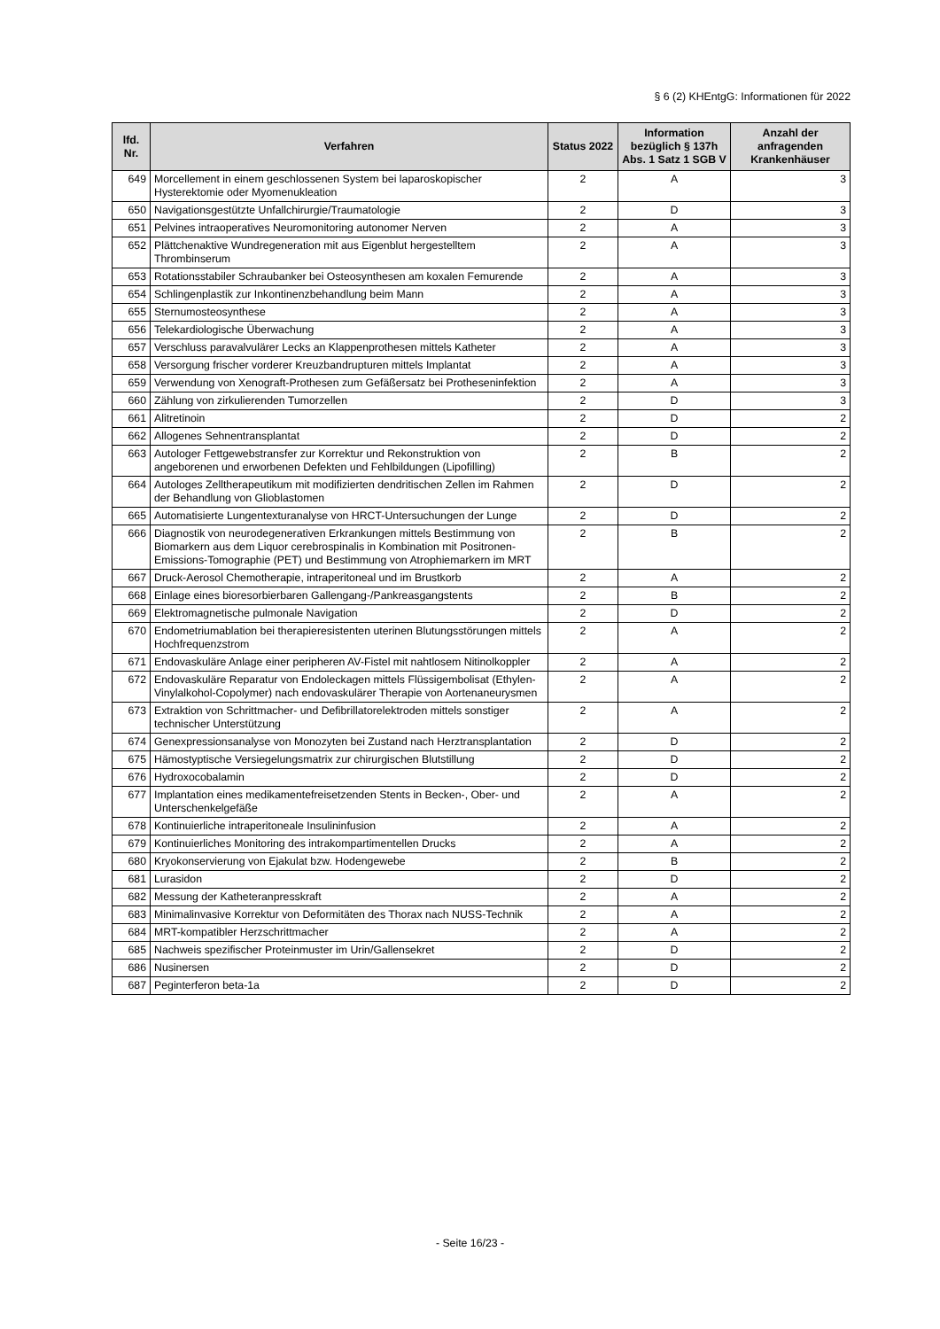§ 6 (2) KHEntgG: Informationen für 2022
| lfd. Nr. | Verfahren | Status 2022 | Information bezüglich § 137h Abs. 1 Satz 1 SGB V | Anzahl der anfragenden Krankenhäuser |
| --- | --- | --- | --- | --- |
| 649 | Morcellement in einem geschlossenen System bei laparoskopischer Hysterektomie oder Myomenukleation | 2 | A | 3 |
| 650 | Navigationsgestützte Unfallchirurgie/Traumatologie | 2 | D | 3 |
| 651 | Pelvines intraoperatives Neuromonitoring autonomer Nerven | 2 | A | 3 |
| 652 | Plättchenaktive Wundregeneration mit aus Eigenblut hergestelltem Thrombinserum | 2 | A | 3 |
| 653 | Rotationsstabiler Schraubanker bei Osteosynthesen am koxalen Femurende | 2 | A | 3 |
| 654 | Schlingenplastik zur Inkontinenzbehandlung beim Mann | 2 | A | 3 |
| 655 | Sternumosteosynthese | 2 | A | 3 |
| 656 | Telekardiologische Überwachung | 2 | A | 3 |
| 657 | Verschluss paravalvulärer Lecks an Klappenprothesen mittels Katheter | 2 | A | 3 |
| 658 | Versorgung frischer vorderer Kreuzbandrupturen mittels Implantat | 2 | A | 3 |
| 659 | Verwendung von Xenograft-Prothesen zum Gefäßersatz bei Protheseninfektion | 2 | A | 3 |
| 660 | Zählung von zirkulierenden Tumorzellen | 2 | D | 3 |
| 661 | Alitretinoin | 2 | D | 2 |
| 662 | Allogenes Sehnentransplantat | 2 | D | 2 |
| 663 | Autologer Fettgewebstransfer zur Korrektur und Rekonstruktion von angeborenen und erworbenen Defekten und Fehlbildungen (Lipofilling) | 2 | B | 2 |
| 664 | Autologes Zelltherapeutikum mit modifizierten dendritischen Zellen im Rahmen der Behandlung von Glioblastomen | 2 | D | 2 |
| 665 | Automatisierte Lungentexturanalyse von HRCT-Untersuchungen der Lunge | 2 | D | 2 |
| 666 | Diagnostik von neurodegenerativen Erkrankungen mittels Bestimmung von Biomarkern aus dem Liquor cerebrospinalis in Kombination mit Positronen-Emissions-Tomographie (PET) und Bestimmung von Atrophiemarkern im MRT | 2 | B | 2 |
| 667 | Druck-Aerosol Chemotherapie, intraperitoneal und im Brustkorb | 2 | A | 2 |
| 668 | Einlage eines bioresorbierbaren Gallengang-/Pankreasgangstents | 2 | B | 2 |
| 669 | Elektromagnetische pulmonale Navigation | 2 | D | 2 |
| 670 | Endometriumablation bei therapieresistenten uterinen Blutungsstörungen mittels Hochfrequenzstrom | 2 | A | 2 |
| 671 | Endovaskuläre Anlage einer peripheren AV-Fistel mit nahtlosem Nitinolkoppler | 2 | A | 2 |
| 672 | Endovaskuläre Reparatur von Endoleckagen mittels Flüssigembolisat (Ethylen-Vinylalkohol-Copolymer) nach endovaskulärer Therapie von Aortenaneurysmen | 2 | A | 2 |
| 673 | Extraktion von Schrittmacher- und Defibrillatorelektroden mittels sonstiger technischer Unterstützung | 2 | A | 2 |
| 674 | Genexpressionsanalyse von Monozyten bei Zustand nach Herztransplantation | 2 | D | 2 |
| 675 | Hämostyptische Versiegelungsmatrix zur chirurgischen Blutstillung | 2 | D | 2 |
| 676 | Hydroxocobalamin | 2 | D | 2 |
| 677 | Implantation eines medikamentefreisetzenden Stents in Becken-, Ober- und Unterschenkelgefäße | 2 | A | 2 |
| 678 | Kontinuierliche intraperitoneale Insulininfusion | 2 | A | 2 |
| 679 | Kontinuierliches Monitoring des intrakompartimentellen Drucks | 2 | A | 2 |
| 680 | Kryokonservierung von Ejakulat bzw. Hodengewebe | 2 | B | 2 |
| 681 | Lurasidon | 2 | D | 2 |
| 682 | Messung der Katheteranpresskraft | 2 | A | 2 |
| 683 | Minimalinvasive Korrektur von Deformitäten des Thorax nach NUSS-Technik | 2 | A | 2 |
| 684 | MRT-kompatibler Herzschrittmacher | 2 | A | 2 |
| 685 | Nachweis spezifischer Proteinmuster im Urin/Gallensekret | 2 | D | 2 |
| 686 | Nusinersen | 2 | D | 2 |
| 687 | Peginterferon beta-1a | 2 | D | 2 |
- Seite 16/23 -